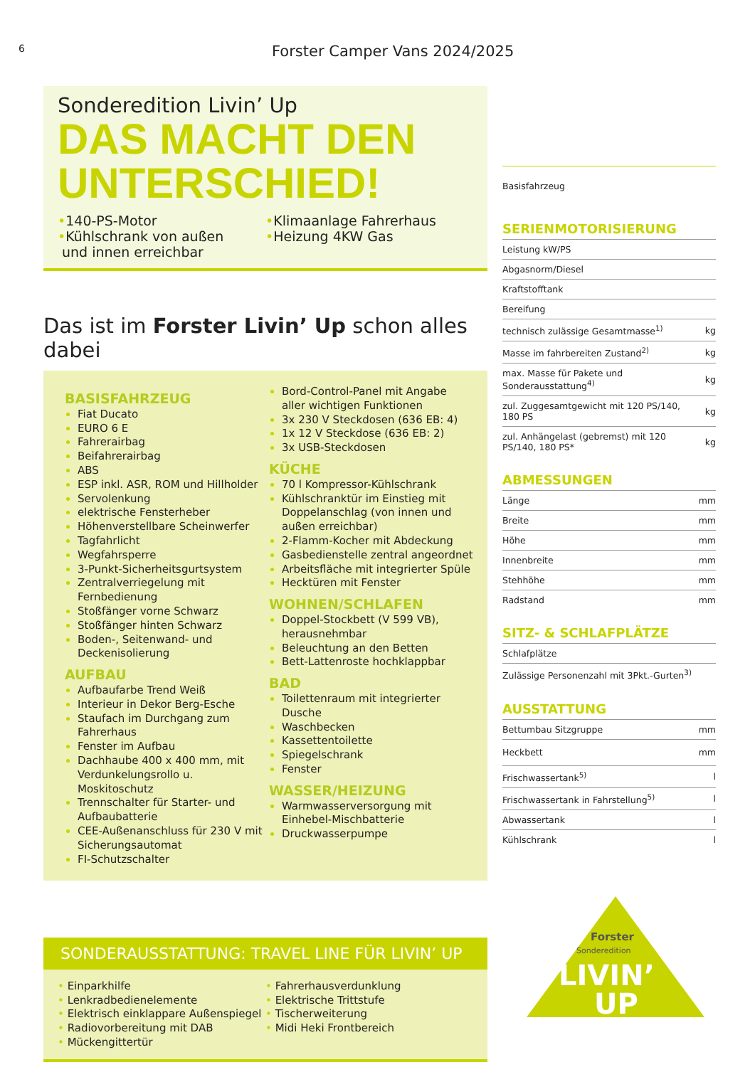6 Forster Camper Vans 2024/2025
Sonderedition Livin’ Up
DAS MACHT DEN UNTERSCHIED!
•140-PS-Motor
•Kühlschrank von außen
und innen erreichbar
•Klimaanlage Fahrerhaus
•Heizung 4KW Gas
Das ist im Forster Livin’ Up schon alles dabei
BASISFAHRZEUG
Fiat Ducato
EURO 6 E
Fahrerairbag
Beifahrerairbag
ABS
ESP inkl. ASR, ROM und Hillholder
Servolenkung
elektrische Fensterheber
Höhenverstellbare Scheinwerfer
Tagfahrlicht
Wegfahrsperre
3-Punkt-Sicherheitsgurtsystem
Zentralverriegelung mit Fernbedienung
Stoßfänger vorne Schwarz
Stoßfänger hinten Schwarz
Boden-, Seitenwand- und Deckenisolierung
AUFBAU
Aufbaufarbe Trend Weiß
Interieur in Dekor Berg-Esche
Staufach im Durchgang zum Fahrerhaus
Fenster im Aufbau
Dachhaube 400 x 400 mm, mit Verdunkelungsrollo u. Moskitoschutz
Trennschalter für Starter- und Aufbaubatterie
CEE-Außenanschluss für 230 V mit Sicherungsautomat
FI-Schutzschalter
Bord-Control-Panel mit Angabe aller wichtigen Funktionen
3x 230 V Steckdosen (636 EB: 4)
1x 12 V Steckdose (636 EB: 2)
3x USB-Steckdosen
KÜCHE
70 l Kompressor-Kühlschrank
Kühlschranktür im Einstieg mit Doppelanschlag (von innen und außen erreichbar)
2-Flamm-Kocher mit Abdeckung
Gasbedienstelle zentral angeordnet
Arbeitsfläche mit integrierter Spüle
Hecktüren mit Fenster
WOHNEN/SCHLAFEN
Doppel-Stockbett (V 599 VB), herausnehmbar
Beleuchtung an den Betten
Bett-Lattenroste hochklappbar
BAD
Toilettenraum mit integrierter Dusche
Waschbecken
Kassettentoilette
Spiegelschrank
Fenster
WASSER/HEIZUNG
Warmwasserversorgung mit Einhebel-Mischbatterie
Druckwasserpumpe
SONDERAUSSTATTUNG: TRAVEL LINE FÜR LIVIN’ UP
• Einparkhilfe
• Lenkradbedienelemente
• Elektrisch einklappare Außenspiegel
• Radiovorbereitung mit DAB
• Mückengittertür
• Fahrerhausverdunklung
• Elektrische Trittstufe
• Tischerweiterung
• Midi Heki Frontbereich
| Basisfahrzeug |
SERIENMOTORISIERUNG
| Leistung kW/PS | |
| Abgasnorm/Diesel | |
| Kraftstofftank | |
| Bereifung | |
| technisch zulässige Gesamtmasse<sup>1)</sup> | kg |
| Masse im fahrbereiten Zustand<sup>2)</sup> | kg |
| max. Masse für Pakete und Sonderausstattung<sup>4)</sup> | kg |
| zul. Zuggesamtgewicht mit 120 PS/140, 180 PS | kg |
| zul. Anhängelast (gebremst) mit 120 PS/140, 180 PS* | kg |
ABMESSUNGEN
| Länge | mm |
| Breite | mm |
| Höhe | mm |
| Innenbreite | mm |
| Stehhöhe | mm |
| Radstand | mm |
SITZ- & SCHLAFPLÄTZE
| Schlafplätze | |
| Zulässige Personenzahl mit 3Pkt.-Gurten<sup>3)</sup> | |
AUSSTATTUNG
| Bettumbau Sitzgruppe | mm |
| Heckbett | mm |
| Frischwassertank<sup>5)</sup> | l |
| Frischwassertank in Fahrstellung<sup>5)</sup> | l |
| Abwassertank | l |
| Kühlschrank | l |
Forster
Sonderedition
LIVIN’
UP